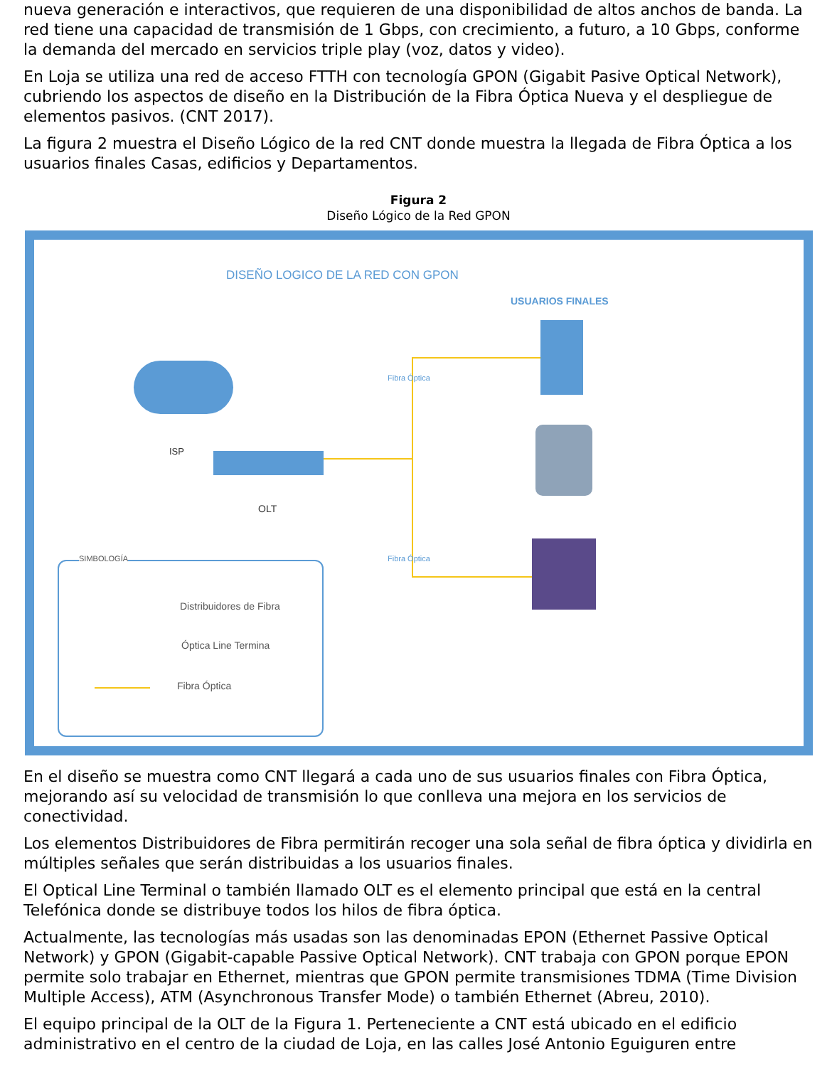nueva generación e interactivos, que requieren de una disponibilidad de altos anchos de banda. La red tiene una capacidad de transmisión de 1 Gbps, con crecimiento, a futuro, a 10 Gbps, conforme la demanda del mercado en servicios triple play (voz, datos y video).
En Loja se utiliza una red de acceso FTTH con tecnología GPON (Gigabit Pasive Optical Network), cubriendo los aspectos de diseño en la Distribución de la Fibra Óptica Nueva y el despliegue de elementos pasivos. (CNT 2017).
La figura 2 muestra el Diseño Lógico de la red CNT donde muestra la llegada de Fibra Óptica a los usuarios finales Casas, edificios y Departamentos.
Figura 2
Diseño Lógico de la Red GPON
DISEÑO LOGICO DE LA RED CON GPON
USUARIOS FINALES
ISP
OLT
Fibra Óptica
Fibra Óptica
SIMBOLOGÍA
Distribuidores de Fibra
Óptica Line Termina
Fibra Óptica
En el diseño se muestra como CNT llegará a cada uno de sus usuarios finales con Fibra Óptica, mejorando así su velocidad de transmisión lo que conlleva una mejora en los servicios de conectividad.
Los elementos Distribuidores de Fibra permitirán recoger una sola señal de fibra óptica y dividirla en múltiples señales que serán distribuidas a los usuarios finales.
El Optical Line Terminal o también llamado OLT es el elemento principal que está en la central Telefónica donde se distribuye todos los hilos de fibra óptica.
Actualmente, las tecnologías más usadas son las denominadas EPON (Ethernet Passive Optical Network) y GPON (Gigabit-capable Passive Optical Network). CNT trabaja con GPON porque EPON permite solo trabajar en Ethernet, mientras que GPON permite transmisiones TDMA (Time Division Multiple Access), ATM (Asynchronous Transfer Mode) o también Ethernet (Abreu, 2010).
El equipo principal de la OLT de la Figura 1. Perteneciente a CNT está ubicado en el edificio administrativo en el centro de la ciudad de Loja, en las calles José Antonio Eguiguren entre